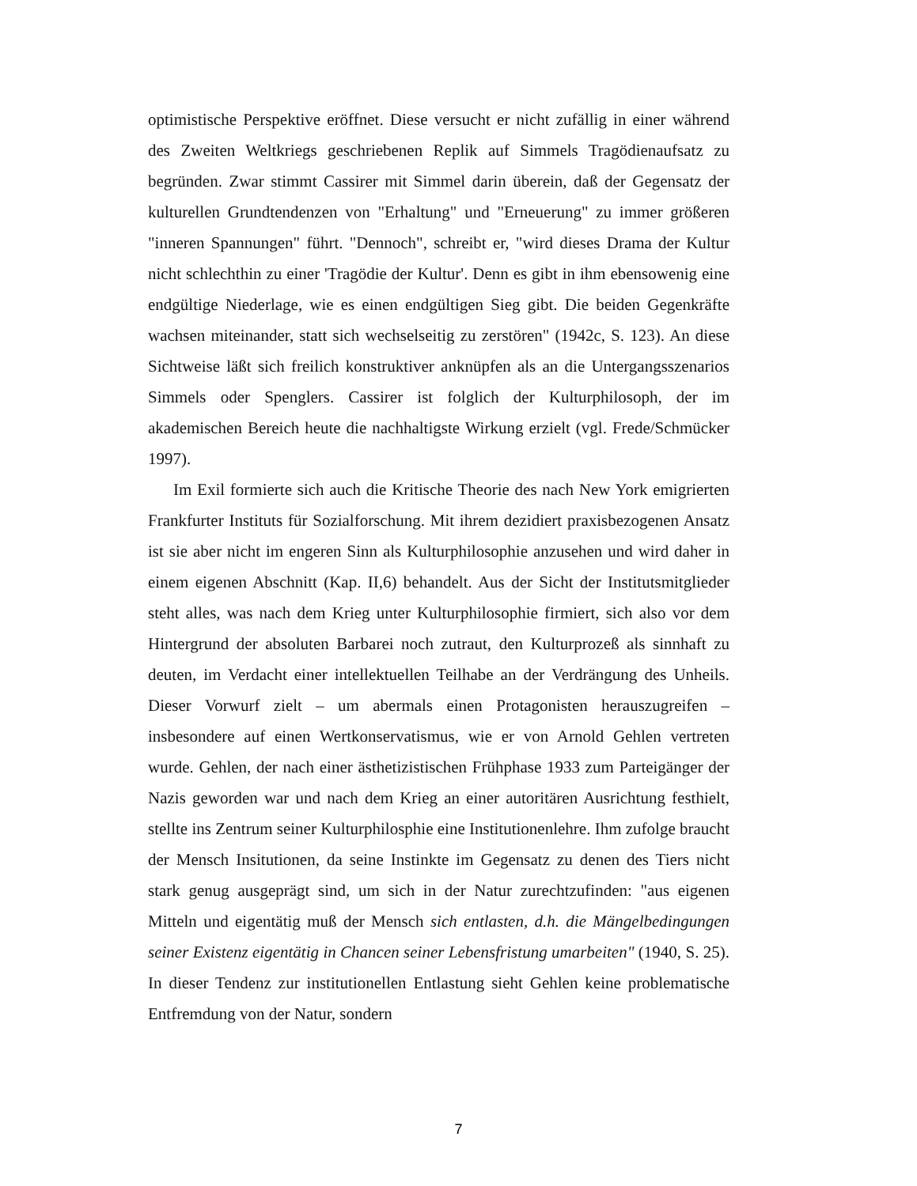optimistische Perspektive eröffnet. Diese versucht er nicht zufällig in einer während des Zweiten Weltkriegs geschriebenen Replik auf Simmels Tragödienaufsatz zu begründen. Zwar stimmt Cassirer mit Simmel darin überein, daß der Gegensatz der kulturellen Grundtendenzen von "Erhaltung" und "Erneuerung" zu immer größeren "inneren Spannungen" führt. "Dennoch", schreibt er, "wird dieses Drama der Kultur nicht schlechthin zu einer 'Tragödie der Kultur'. Denn es gibt in ihm ebensowenig eine endgültige Niederlage, wie es einen endgültigen Sieg gibt. Die beiden Gegenkräfte wachsen miteinander, statt sich wechselseitig zu zerstören" (1942c, S. 123). An diese Sichtweise läßt sich freilich konstruktiver anknüpfen als an die Untergangsszenarios Simmels oder Spenglers. Cassirer ist folglich der Kulturphilosoph, der im akademischen Bereich heute die nachhaltigste Wirkung erzielt (vgl. Frede/Schmücker 1997).
Im Exil formierte sich auch die Kritische Theorie des nach New York emigrierten Frankfurter Instituts für Sozialforschung. Mit ihrem dezidiert praxisbezogenen Ansatz ist sie aber nicht im engeren Sinn als Kulturphilosophie anzusehen und wird daher in einem eigenen Abschnitt (Kap. II,6) behandelt. Aus der Sicht der Institutsmitglieder steht alles, was nach dem Krieg unter Kulturphilosophie firmiert, sich also vor dem Hintergrund der absoluten Barbarei noch zutraut, den Kulturprozeß als sinnhaft zu deuten, im Verdacht einer intellektuellen Teilhabe an der Verdrängung des Unheils. Dieser Vorwurf zielt – um abermals einen Protagonisten herauszugreifen – insbesondere auf einen Wertkonservatismus, wie er von Arnold Gehlen vertreten wurde. Gehlen, der nach einer ästhetizistischen Frühphase 1933 zum Parteigänger der Nazis geworden war und nach dem Krieg an einer autoritären Ausrichtung festhielt, stellte ins Zentrum seiner Kulturphilosphie eine Institutionenlehre. Ihm zufolge braucht der Mensch Insitutionen, da seine Instinkte im Gegensatz zu denen des Tiers nicht stark genug ausgeprägt sind, um sich in der Natur zurechtzufinden: "aus eigenen Mitteln und eigentätig muß der Mensch sich entlasten, d.h. die Mängelbedingungen seiner Existenz eigentätig in Chancen seiner Lebensfristung umarbeiten" (1940, S. 25). In dieser Tendenz zur institutionellen Entlastung sieht Gehlen keine problematische Entfremdung von der Natur, sondern
7